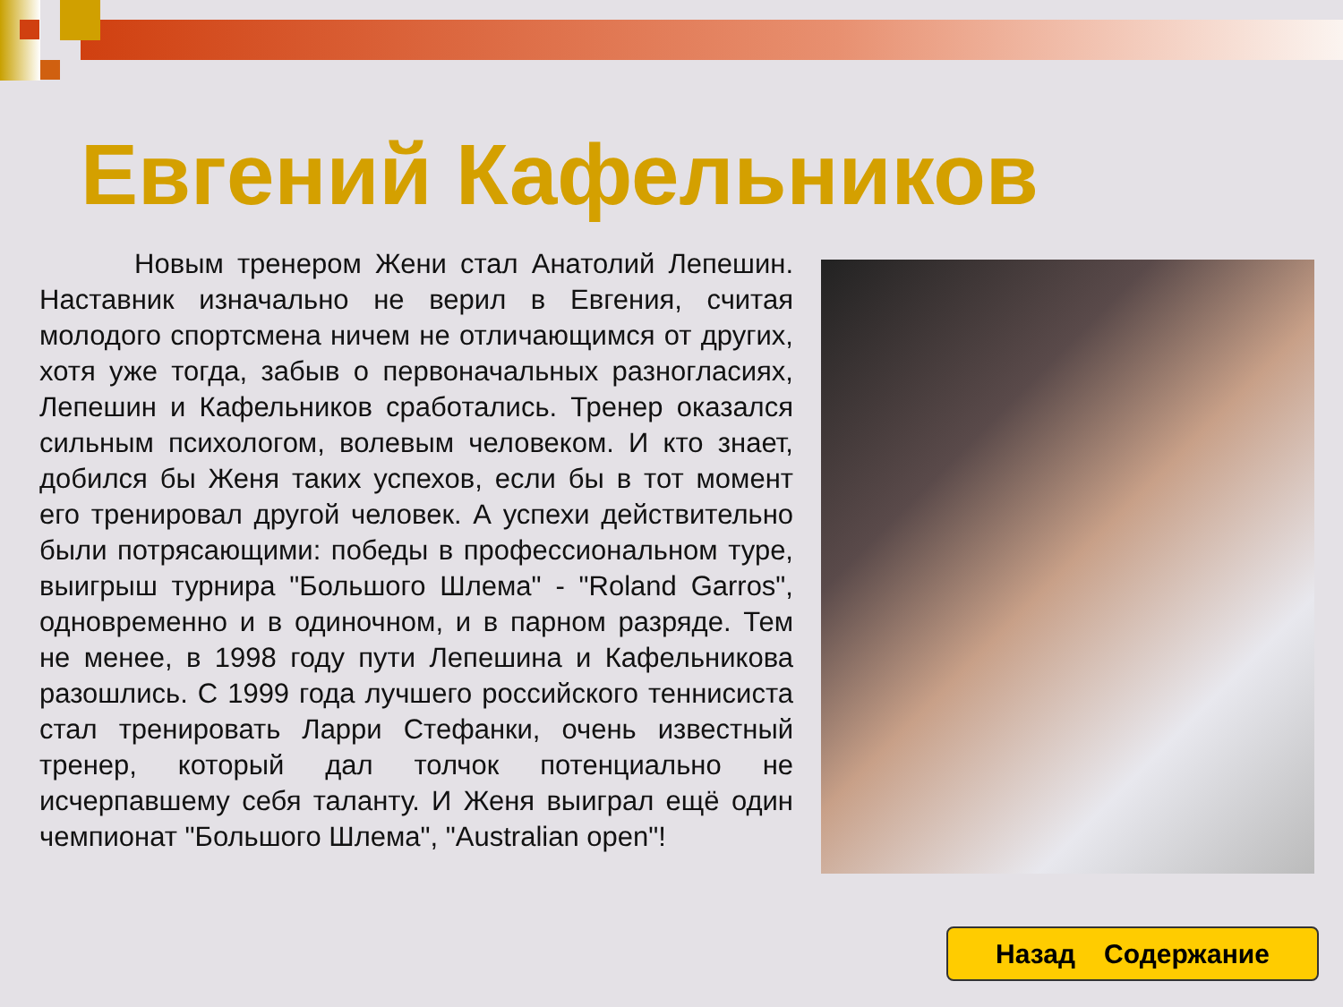Евгений Кафельников
Новым тренером Жени стал Анатолий Лепешин. Наставник изначально не верил в Евгения, считая молодого спортсмена ничем не отличающимся от других, хотя уже тогда, забыв о первоначальных разногласиях, Лепешин и Кафельников сработались. Тренер оказался сильным психологом, волевым человеком. И кто знает, добился бы Женя таких успехов, если бы в тот момент его тренировал другой человек. А успехи действительно были потрясающими: победы в профессиональном туре, выигрыш турнира "Большого Шлема" - "Roland Garros", одновременно и в одиночном, и в парном разряде. Тем не менее, в 1998 году пути Лепешина и Кафельникова разошлись. С 1999 года лучшего российского теннисиста стал тренировать Ларри Стефанки, очень известный тренер, который дал толчок потенциально не исчерпавшему себя таланту. И Женя выиграл ещё один чемпионат "Большого Шлема", "Australian open"!
Назад Содержание